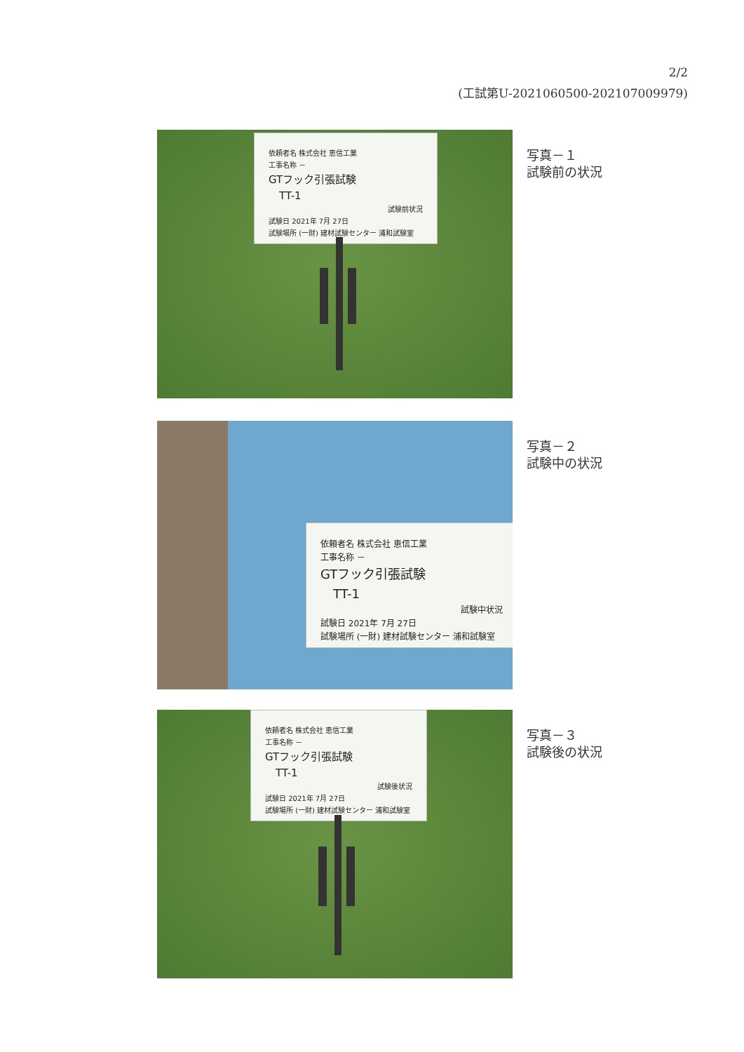2/2
(工試第U-2021060500-202107009979)
依頼者名 株式会社 恵信工業
工事名称 －
GTフック引張試験
　TT-1
試験前状況
試験日 2021年 7月 27日
試験場所 (一財) 建材試験センター 浦和試験室
写真－１
試験前の状況
依頼者名 株式会社 恵信工業
工事名称 －
GTフック引張試験
　TT-1
試験中状況
試験日 2021年 7月 27日
試験場所 (一財) 建材試験センター 浦和試験室
写真－２
試験中の状況
依頼者名 株式会社 恵信工業
工事名称 －
GTフック引張試験
　TT-1
試験後状況
試験日 2021年 7月 27日
試験場所 (一財) 建材試験センター 浦和試験室
写真－３
試験後の状況